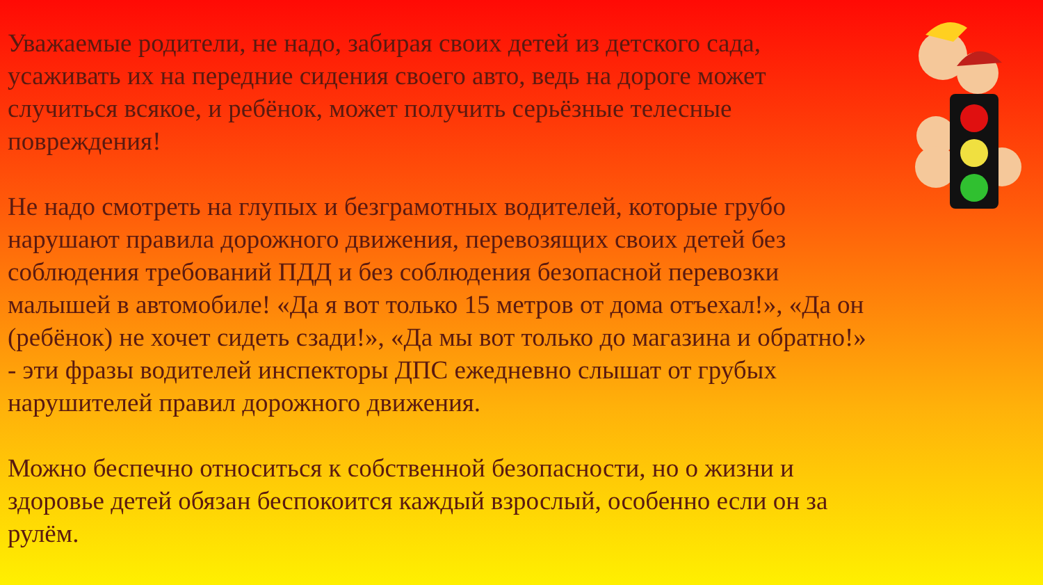Уважаемые родители, не надо, забирая своих детей из детского сада, усаживать их на передние сидения своего авто, ведь на дороге может случиться всякое, и ребёнок, может получить серьёзные телесные повреждения!
Не надо смотреть на глупых и безграмотных водителей, которые грубо нарушают правила дорожного движения, перевозящих своих детей без соблюдения требований ПДД и без соблюдения безопасной перевозки малышей в автомобиле! «Да я вот только 15 метров от дома отъехал!», «Да он (ребёнок) не хочет сидеть сзади!», «Да мы вот только до магазина и обратно!» - эти фразы водителей инспекторы ДПС ежедневно слышат от грубых нарушителей правил дорожного движения.
Можно беспечно относиться к собственной безопасности, но о жизни и здоровье детей обязан беспокоится каждый взрослый, особенно если он за рулём.